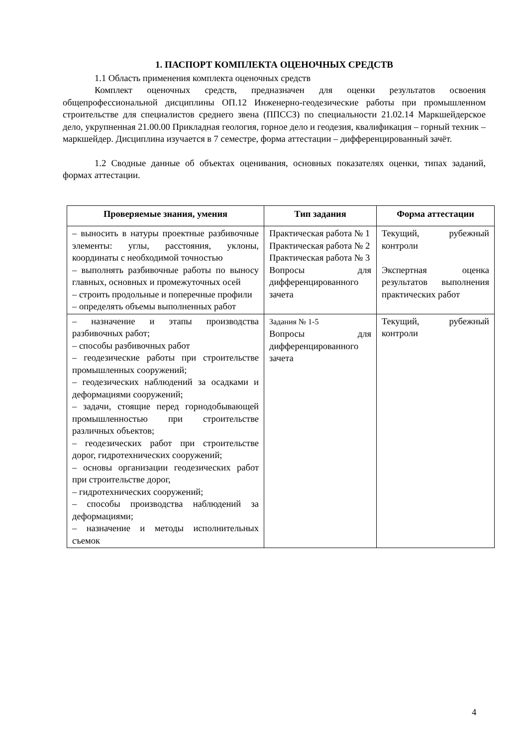1. ПАСПОРТ КОМПЛЕКТА ОЦЕНОЧНЫХ СРЕДСТВ
1.1 Область применения комплекта оценочных средств
Комплект оценочных средств, предназначен для оценки результатов освоения общепрофессиональной дисциплины ОП.12 Инженерно-геодезические работы при промышленном строительстве для специалистов среднего звена (ППССЗ) по специальности 21.02.14 Маркшейдерское дело, укрупненная 21.00.00 Прикладная геология, горное дело и геодезия, квалификация – горный техник – маркшейдер. Дисциплина изучается в 7 семестре, форма аттестации – дифференцированный зачёт.
1.2 Сводные данные об объектах оценивания, основных показателях оценки, типах заданий, формах аттестации.
| Проверяемые знания, умения | Тип задания | Форма аттестации |
| --- | --- | --- |
| – выносить в натуры проектные разбивочные элементы: углы, расстояния, уклоны, координаты с необходимой точностью – выполнять разбивочные работы по выносу главных, основных и промежуточных осей – строить продольные и поперечные профили – определять объемы выполненных работ | Практическая работа № 1 Практическая работа № 2 Практическая работа № 3 Вопросы для дифференцированного зачета | Текущий, рубежный контроли Экспертная оценка результатов выполнения практических работ |
| – назначение и этапы производства разбивочных работ; – способы разбивочных работ – геодезические работы при строительстве промышленных сооружений; – геодезических наблюдений за осадками и деформациями сооружений; – задачи, стоящие перед горнодобывающей промышленностью при строительстве различных объектов; – геодезических работ при строительстве дорог, гидротехнических сооружений; – основы организации геодезических работ при строительстве дорог, – гидротехнических сооружений; – способы производства наблюдений за деформациями; – назначение и методы исполнительных съемок | Задания № 1-5 Вопросы для дифференцированного зачета | Текущий, рубежный контроли |
4